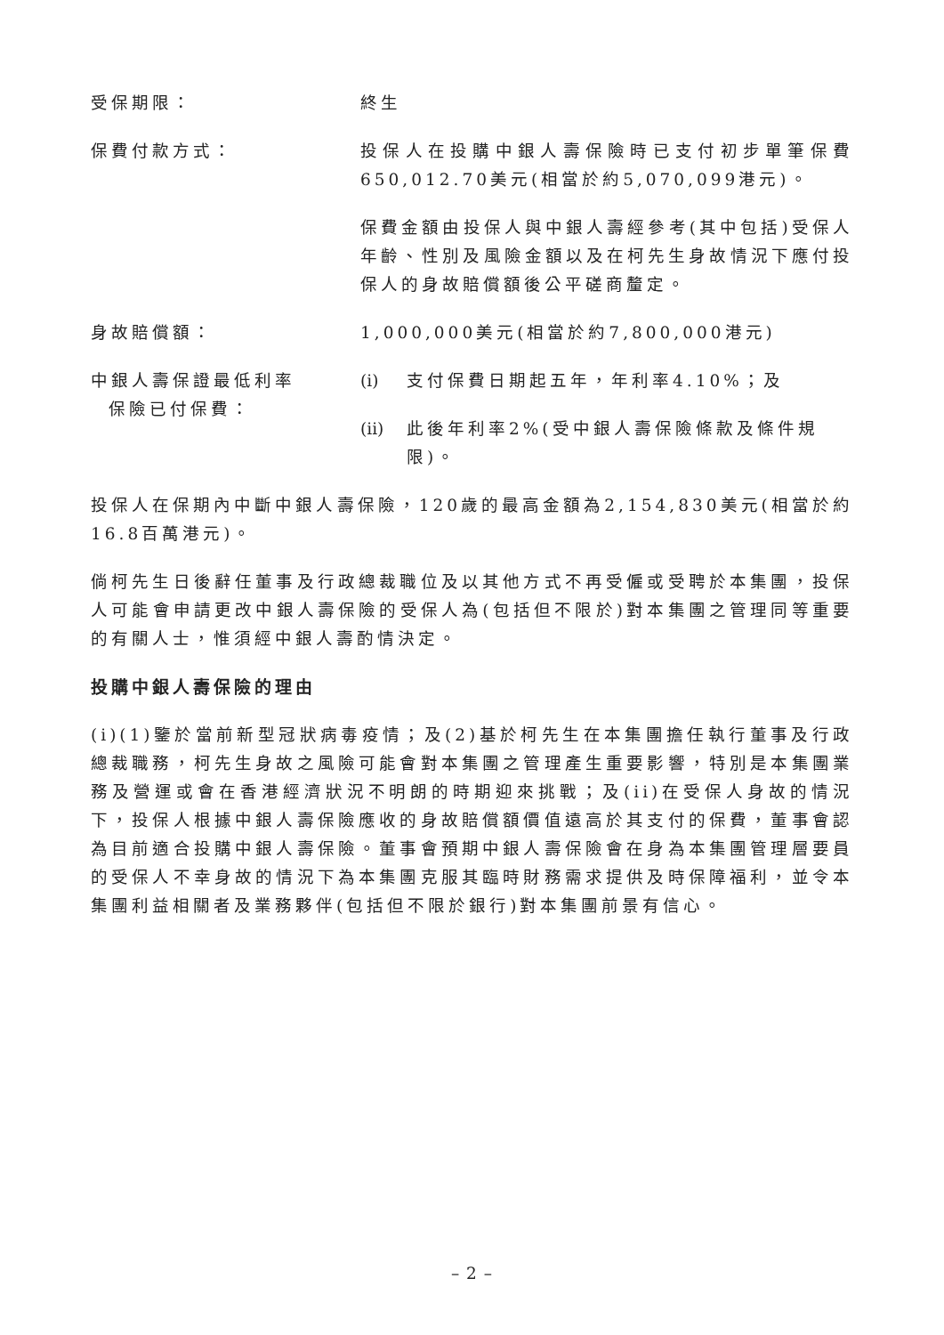受保期限： 終生
保費付款方式： 投保人在投購中銀人壽保險時已支付初步單筆保費650,012.70美元(相當於約5,070,099港元)。
保費金額由投保人與中銀人壽經參考(其中包括)受保人年齡、性別及風險金額以及在柯先生身故情況下應付投保人的身故賠償額後公平磋商釐定。
身故賠償額： 1,000,000美元(相當於約7,800,000港元)
中銀人壽保證最低利率
保險已付保費：
(i) 支付保費日期起五年，年利率4.10%；及
(ii) 此後年利率2%(受中銀人壽保險條款及條件規限)。
投保人在保期內中斷中銀人壽保險，120歲的最高金額為2,154,830美元(相當於約16.8百萬港元)。
倘柯先生日後辭任董事及行政總裁職位及以其他方式不再受僱或受聘於本集團，投保人可能會申請更改中銀人壽保險的受保人為(包括但不限於)對本集團之管理同等重要的有關人士，惟須經中銀人壽酌情決定。
投購中銀人壽保險的理由
(i)(1)鑒於當前新型冠狀病毒疫情；及(2)基於柯先生在本集團擔任執行董事及行政總裁職務，柯先生身故之風險可能會對本集團之管理產生重要影響，特別是本集團業務及營運或會在香港經濟狀況不明朗的時期迎來挑戰；及(ii)在受保人身故的情況下，投保人根據中銀人壽保險應收的身故賠償額價值遠高於其支付的保費，董事會認為目前適合投購中銀人壽保險。董事會預期中銀人壽保險會在身為本集團管理層要員的受保人不幸身故的情況下為本集團克服其臨時財務需求提供及時保障福利，並令本集團利益相關者及業務夥伴(包括但不限於銀行)對本集團前景有信心。
– 2 –